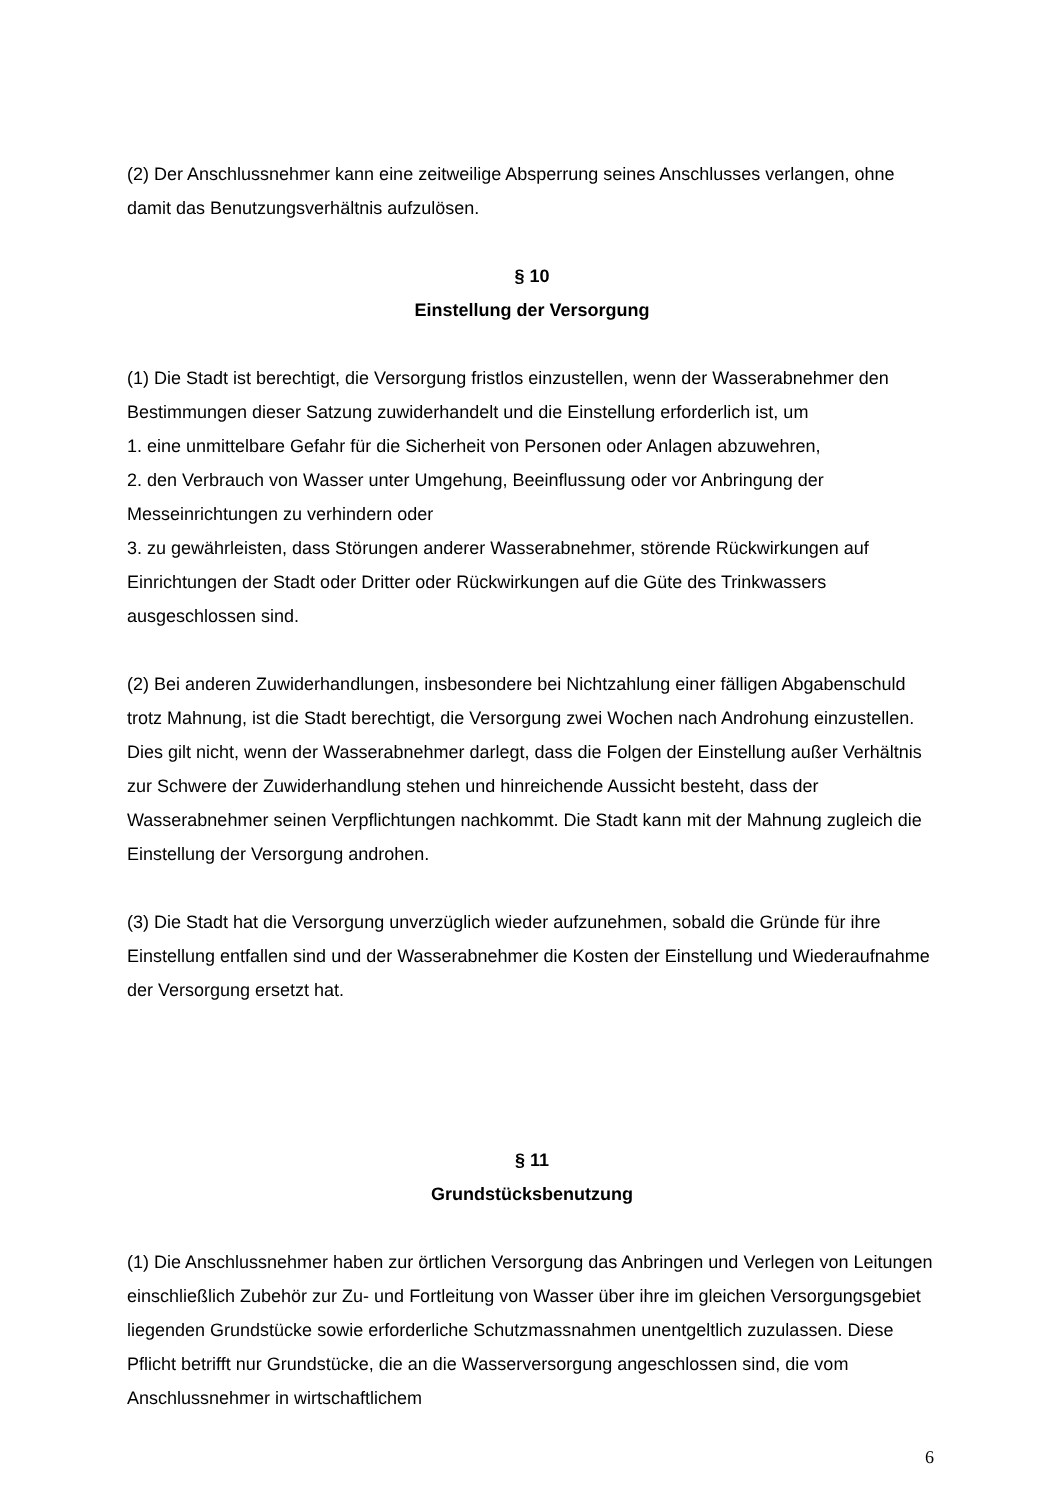(2) Der Anschlussnehmer kann eine zeitweilige Absperrung seines Anschlusses verlangen, ohne damit das Benutzungsverhältnis aufzulösen.
§ 10
Einstellung der Versorgung
(1) Die Stadt ist berechtigt, die Versorgung fristlos einzustellen, wenn der Wasserabnehmer den Bestimmungen dieser Satzung zuwiderhandelt und die Einstellung erforderlich ist, um
1. eine unmittelbare Gefahr für die Sicherheit von Personen oder Anlagen abzuwehren,
2. den Verbrauch von Wasser unter Umgehung, Beeinflussung oder vor Anbringung der Messeinrichtungen zu verhindern oder
3. zu gewährleisten, dass Störungen anderer Wasserabnehmer, störende Rückwirkungen auf Einrichtungen der Stadt oder Dritter oder Rückwirkungen auf die Güte des Trinkwassers ausgeschlossen sind.
(2) Bei anderen Zuwiderhandlungen, insbesondere bei Nichtzahlung einer fälligen Abgabenschuld trotz Mahnung, ist die Stadt berechtigt, die Versorgung zwei Wochen nach Androhung einzustellen. Dies gilt nicht, wenn der Wasserabnehmer darlegt, dass die Folgen der Einstellung außer Verhältnis zur Schwere der Zuwiderhandlung stehen und hinreichende Aussicht besteht, dass der Wasserabnehmer seinen Verpflichtungen nachkommt. Die Stadt kann mit der Mahnung zugleich die Einstellung der Versorgung androhen.
(3) Die Stadt hat die Versorgung unverzüglich wieder aufzunehmen, sobald die Gründe für ihre Einstellung entfallen sind und der Wasserabnehmer die Kosten der Einstellung und Wiederaufnahme der Versorgung ersetzt hat.
§ 11
Grundstücksbenutzung
(1) Die Anschlussnehmer haben zur örtlichen Versorgung das Anbringen und Verlegen von Leitungen einschließlich Zubehör zur Zu- und Fortleitung von Wasser über ihre im gleichen Versorgungsgebiet liegenden Grundstücke sowie erforderliche Schutzmassnahmen unentgeltlich zuzulassen. Diese Pflicht betrifft nur Grundstücke, die an die Wasserversorgung angeschlossen sind, die vom Anschlussnehmer in wirtschaftlichem
6